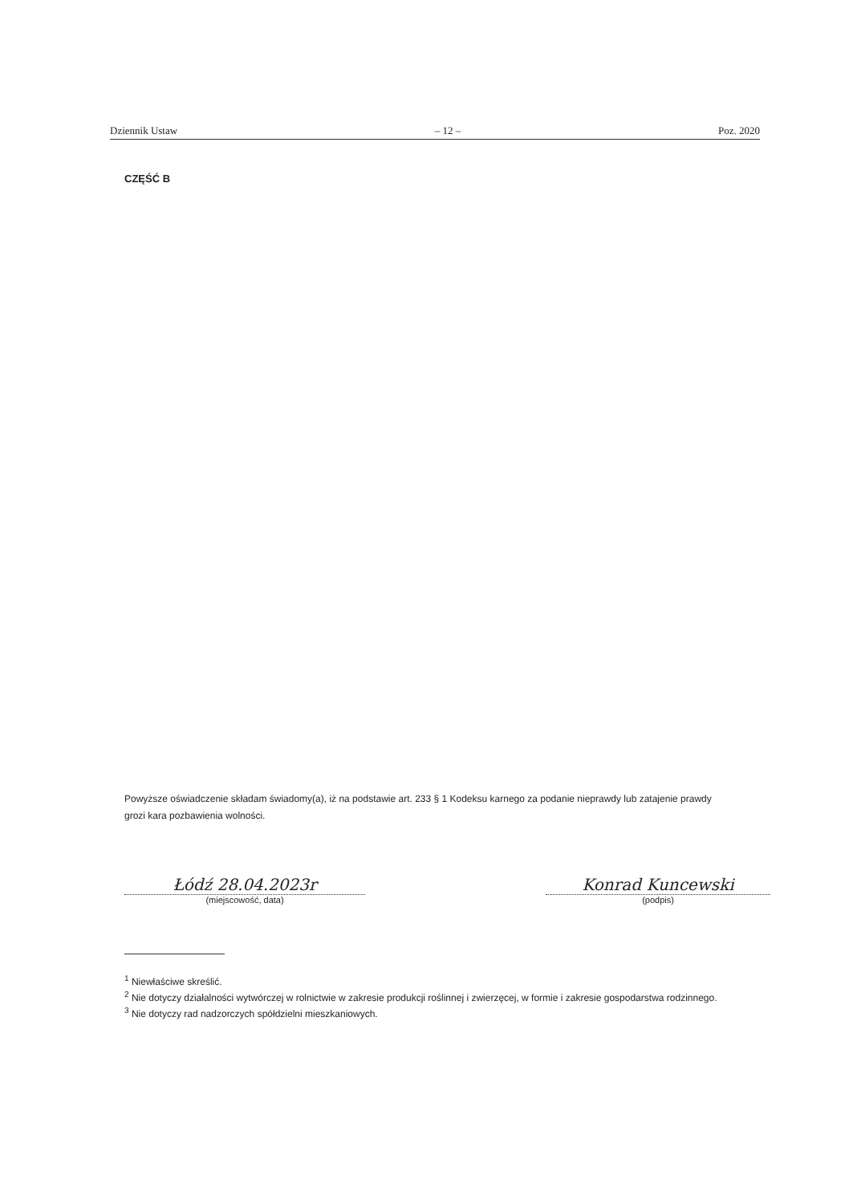Dziennik Ustaw – 12 – Poz. 2020
CZĘŚĆ B
Powyższe oświadczenie składam świadomy(a), iż na podstawie art. 233 § 1 Kodeksu karnego za podanie nieprawdy lub zatajenie prawdy grozi kara pozbawienia wolności.
Łódź 28.04.2023r
(miejscowość, data)
Konrad Kuncewski
(podpis)
<sup>1</sup> Niewłaściwe skreślić.
<sup>2</sup> Nie dotyczy działalności wytwórczej w rolnictwie w zakresie produkcji roślinnej i zwierzęcej, w formie i zakresie gospodarstwa rodzinnego.
<sup>3</sup> Nie dotyczy rad nadzorczych spółdzielni mieszkaniowych.